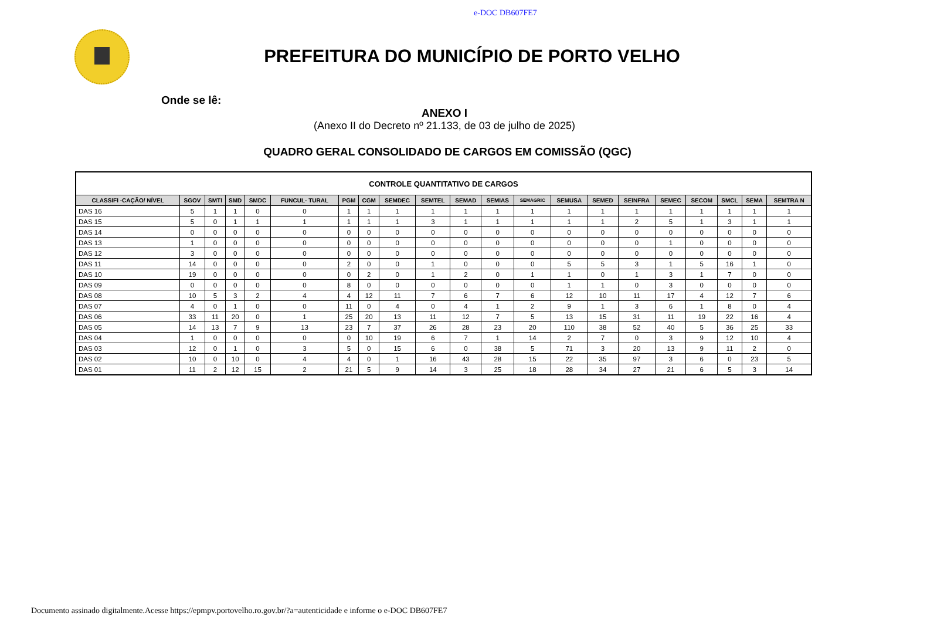e-DOC DB607FE7
PREFEITURA DO MUNICÍPIO DE PORTO VELHO
Onde se lê:
ANEXO I
(Anexo II do Decreto nº 21.133, de 03 de julho de 2025)
QUADRO GERAL CONSOLIDADO DE CARGOS EM COMISSÃO (QGC)
| CONTROLE QUANTITATIVO DE CARGOS | | | | | | | | | | | | | | | | | | | | |
| --- | --- | --- | --- | --- | --- | --- | --- | --- | --- | --- | --- | --- | --- | --- | --- | --- | --- | --- | --- | --- |
| CLASSIFI -CAÇÃO/ NÍVEL | SGOV | SMTI | SMD | SMDC | FUNCUL- TURAL | PGM | CGM | SEMDEC | SEMTEL | SEMAD | SEMIAS | SEMAGRIC | SEMUSA | SEMED | SEINFRA | SEMEC | SECOM | SMCL | SEMA | SEMTRA N |
| DAS 16 | 5 | 1 | 1 | 0 | 0 | 1 | 1 | 1 | 1 | 1 | 1 | 1 | 1 | 1 | 1 | 1 | 1 | 1 | 1 | 1 |
| DAS 15 | 5 | 0 | 1 | 1 | 1 | 1 | 1 | 1 | 3 | 1 | 1 | 1 | 1 | 1 | 2 | 5 | 1 | 3 | 1 | 1 |
| DAS 14 | 0 | 0 | 0 | 0 | 0 | 0 | 0 | 0 | 0 | 0 | 0 | 0 | 0 | 0 | 0 | 0 | 0 | 0 | 0 | 0 |
| DAS 13 | 1 | 0 | 0 | 0 | 0 | 0 | 0 | 0 | 0 | 0 | 0 | 0 | 0 | 0 | 0 | 1 | 0 | 0 | 0 | 0 |
| DAS 12 | 3 | 0 | 0 | 0 | 0 | 0 | 0 | 0 | 0 | 0 | 0 | 0 | 0 | 0 | 0 | 0 | 0 | 0 | 0 | 0 |
| DAS 11 | 14 | 0 | 0 | 0 | 0 | 2 | 0 | 0 | 1 | 0 | 0 | 0 | 5 | 5 | 3 | 1 | 5 | 16 | 1 | 0 |
| DAS 10 | 19 | 0 | 0 | 0 | 0 | 0 | 2 | 0 | 1 | 2 | 0 | 1 | 1 | 0 | 1 | 3 | 1 | 7 | 0 | 0 |
| DAS 09 | 0 | 0 | 0 | 0 | 0 | 8 | 0 | 0 | 0 | 0 | 0 | 0 | 1 | 1 | 0 | 3 | 0 | 0 | 0 | 0 |
| DAS 08 | 10 | 5 | 3 | 2 | 4 | 4 | 12 | 11 | 7 | 6 | 7 | 6 | 12 | 10 | 11 | 17 | 4 | 12 | 7 | 6 |
| DAS 07 | 4 | 0 | 1 | 0 | 0 | 11 | 0 | 4 | 0 | 4 | 1 | 2 | 9 | 1 | 3 | 6 | 1 | 8 | 0 | 4 |
| DAS 06 | 33 | 11 | 20 | 0 | 1 | 25 | 20 | 13 | 11 | 12 | 7 | 5 | 13 | 15 | 31 | 11 | 19 | 22 | 16 | 4 |
| DAS 05 | 14 | 13 | 7 | 9 | 13 | 23 | 7 | 37 | 26 | 28 | 23 | 20 | 110 | 38 | 52 | 40 | 5 | 36 | 25 | 33 |
| DAS 04 | 1 | 0 | 0 | 0 | 0 | 0 | 10 | 19 | 6 | 7 | 1 | 14 | 2 | 7 | 0 | 3 | 9 | 12 | 10 | 4 |
| DAS 03 | 12 | 0 | 1 | 0 | 3 | 5 | 0 | 15 | 6 | 0 | 38 | 5 | 71 | 3 | 20 | 13 | 9 | 11 | 2 | 0 |
| DAS 02 | 10 | 0 | 10 | 0 | 4 | 4 | 0 | 1 | 16 | 43 | 28 | 15 | 22 | 35 | 97 | 3 | 6 | 0 | 23 | 5 |
| DAS 01 | 11 | 2 | 12 | 15 | 2 | 21 | 5 | 9 | 14 | 3 | 25 | 18 | 28 | 34 | 27 | 21 | 6 | 5 | 3 | 14 |
Documento assinado digitalmente.Acesse https://epmpv.portovelho.ro.gov.br/?a=autenticidade e informe o e-DOC DB607FE7